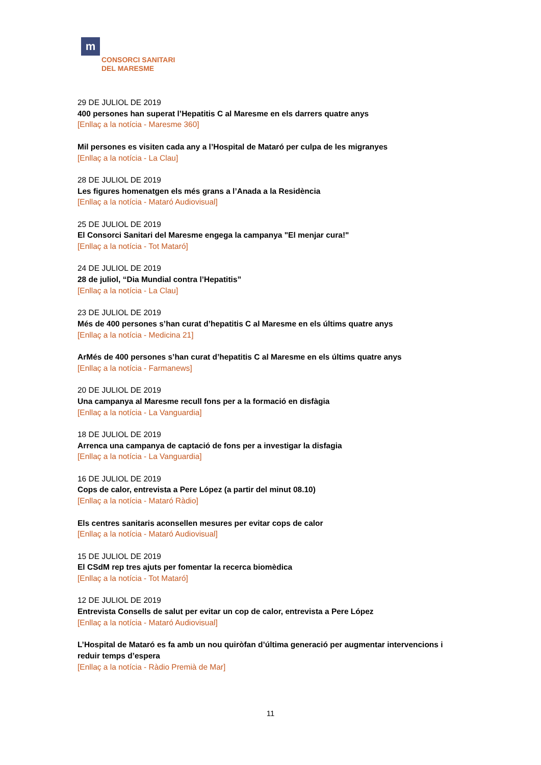m
CONSORCI SANITARI
DEL MARESME
29 DE JULIOL DE 2019
400 persones han superat l’Hepatitis C al Maresme en els darrers quatre anys
[Enllaç a la notícia - Maresme 360]
Mil persones es visiten cada any a l’Hospital de Mataró per culpa de les migranyes
[Enllaç a la notícia - La Clau]
28 DE JULIOL DE 2019
Les figures homenatgen els més grans a l’Anada a la Residència
[Enllaç a la notícia - Mataró Audiovisual]
25 DE JULIOL DE 2019
El Consorci Sanitari del Maresme engega la campanya "El menjar cura!"
[Enllaç a la notícia - Tot Mataró]
24 DE JULIOL DE 2019
28 de juliol, “Dia Mundial contra l’Hepatitis”
[Enllaç a la notícia - La Clau]
23 DE JULIOL DE 2019
Més de 400 persones s’han curat d’hepatitis C al Maresme en els últims quatre anys
[Enllaç a la notícia - Medicina 21]
ArMés de 400 persones s’han curat d’hepatitis C al Maresme en els últims quatre anys
[Enllaç a la notícia - Farmanews]
20 DE JULIOL DE 2019
Una campanya al Maresme recull fons per a la formació en disfàgia
[Enllaç a la notícia - La Vanguardia]
18 DE JULIOL DE 2019
Arrenca una campanya de captació de fons per a investigar la disfagia
[Enllaç a la notícia - La Vanguardia]
16 DE JULIOL DE 2019
Cops de calor, entrevista a Pere López (a partir del minut 08.10)
[Enllaç a la notícia - Mataró Ràdio]
Els centres sanitaris aconsellen mesures per evitar cops de calor
[Enllaç a la notícia - Mataró Audiovisual]
15 DE JULIOL DE 2019
El CSdM rep tres ajuts per fomentar la recerca biomèdica
[Enllaç a la notícia - Tot Mataró]
12 DE JULIOL DE 2019
Entrevista Consells de salut per evitar un cop de calor, entrevista a Pere López
[Enllaç a la notícia - Mataró Audiovisual]
L’Hospital de Mataró es fa amb un nou quiròfan d’última generació per augmentar intervencions i reduir temps d’espera
[Enllaç a la notícia - Ràdio Premià de Mar]
11